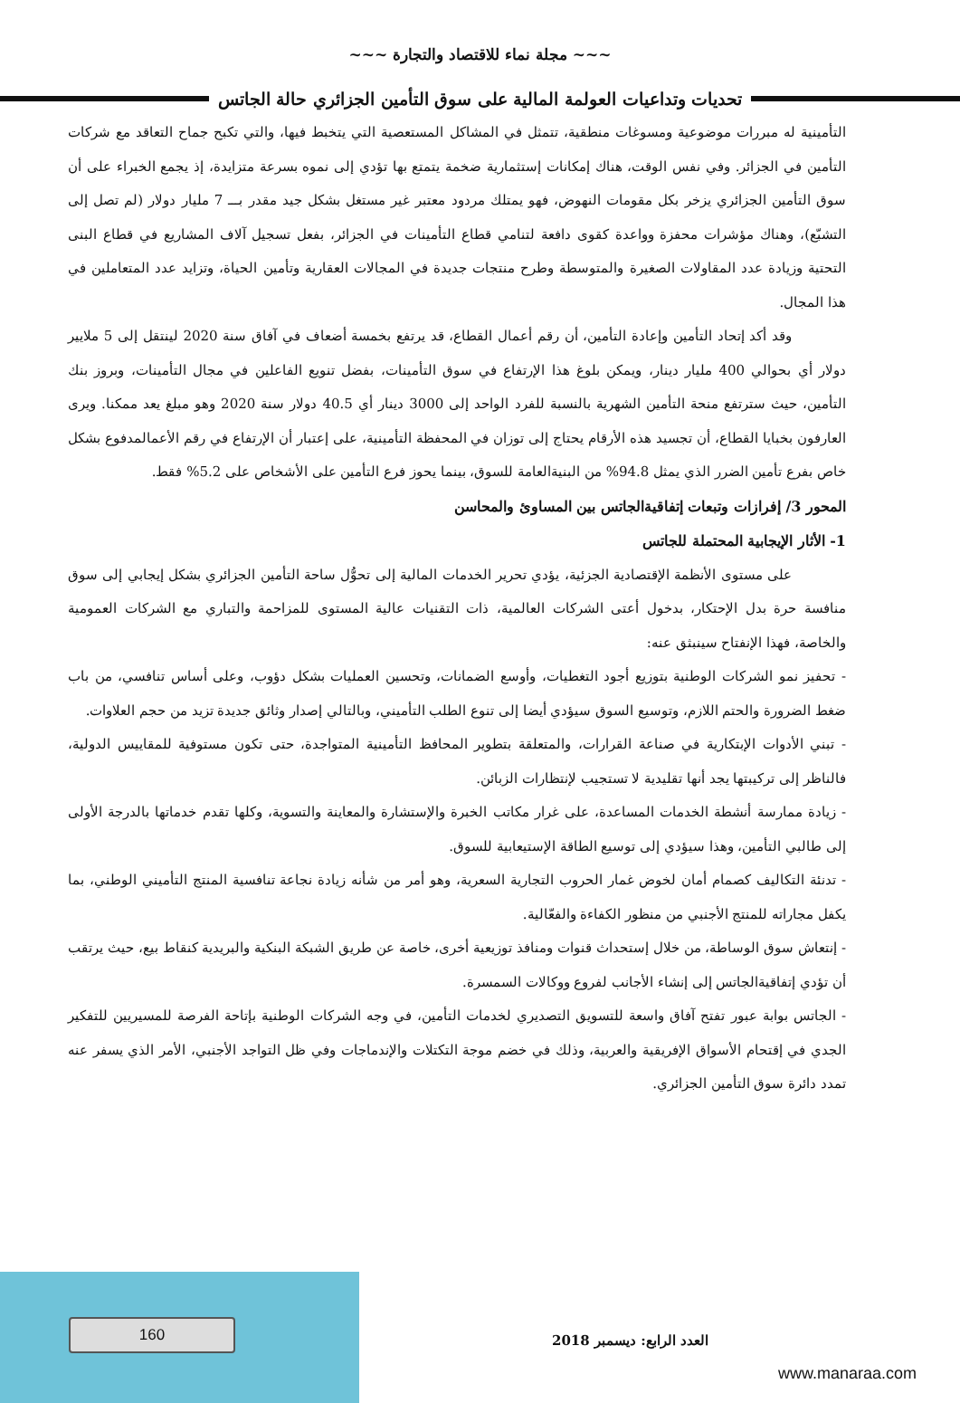~~~ مجلة نماء للاقتصاد والتجارة ~~~
تحديات وتداعيات العولمة المالية على سوق التأمين الجزائري حالة الجاتس
التأمينية له مبررات موضوعية ومسوغات منطقية، تتمثل في المشاكل المستعصية التي يتخبط فيها، والتي تكبح جماح التعاقد مع شركات التأمين في الجزائر. وفي نفس الوقت، هناك إمكانات إستثمارية ضخمة يتمتع بها تؤدي إلى نموه بسرعة متزايدة، إذ يجمع الخبراء على أن سوق التأمين الجزائري يزخر بكل مقومات النهوض، فهو يمتلك مردود معتبر غير مستغل بشكل جيد مقدر بـــ 7 مليار دولار (لم تصل إلى التشبّع)، وهناك مؤشرات محفزة وواعدة كقوى دافعة لتنامي قطاع التأمينات في الجزائر، بفعل تسجيل آلاف المشاريع في قطاع البنى التحتية وزيادة عدد المقاولات الصغيرة والمتوسطة وطرح منتجات جديدة في المجالات العقارية وتأمين الحياة، وتزايد عدد المتعاملين في هذا المجال.
وقد أكد إتحاد التأمين وإعادة التأمين، أن رقم أعمال القطاع، قد يرتفع بخمسة أضعاف في آفاق سنة 2020 لينتقل إلى 5 ملايير دولار أي بحوالي 400 مليار دينار، ويمكن بلوغ هذا الإرتفاع في سوق التأمينات، بفضل تنويع الفاعلين في مجال التأمينات، وبروز بنك التأمين، حيث سترتفع منحة التأمين الشهرية بالنسبة للفرد الواحد إلى 3000 دينار أي 40.5 دولار سنة 2020 وهو مبلغ يعد ممكنا. ويرى العارفون بخبايا القطاع، أن تجسيد هذه الأرقام يحتاج إلى توزان في المحفظة التأمينية، على إعتبار أن الإرتفاع في رقم الأعمالمدفوع بشكل خاص بفرع تأمين الضرر الذي يمثل 94.8% من البنيةالعامة للسوق، بينما يحوز فرع التأمين على الأشخاص على 5.2% فقط.
المحور 3/ إفرازات وتبعات إتفاقيةالجاتس بين المساوئ والمحاسن
1- الأثار الإيجابية المحتملة للجاتس
على مستوى الأنظمة الإقتصادية الجزئية، يؤدي تحرير الخدمات المالية إلى تحوُّل ساحة التأمين الجزائري بشكل إيجابي إلى سوق منافسة حرة بدل الإحتكار، بدخول أعتى الشركات العالمية، ذات التقنيات عالية المستوى للمزاحمة والتباري مع الشركات العمومية والخاصة، فهذا الإنفتاح سينبثق عنه:
- تحفيز نمو الشركات الوطنية بتوزيع أجود التغطيات، وأوسع الضمانات، وتحسين العمليات بشكل دؤوب، وعلى أساس تنافسي، من باب ضغط الضرورة والحتم اللازم، وتوسيع السوق سيؤدي أيضا إلى تنوع الطلب التأميني، وبالتالي إصدار وثائق جديدة تزيد من حجم العلاوات.
- تبني الأدوات الإبتكارية في صناعة القرارات، والمتعلقة بتطوير المحافظ التأمينية المتواجدة، حتى تكون مستوفية للمقاييس الدولية، فالناظر إلى تركيبتها يجد أنها تقليدية لا تستجيب لإنتظارات الزبائن.
- زيادة ممارسة أنشطة الخدمات المساعدة، على غرار مكاتب الخبرة والإستشارة والمعاينة والتسوية، وكلها تقدم خدماتها بالدرجة الأولى إلى طالبي التأمين، وهذا سيؤدي إلى توسيع الطاقة الإستيعابية للسوق.
- تدنئة التكاليف كصمام أمان لخوض غمار الحروب التجارية السعرية، وهو أمر من شأنه زيادة نجاعة تنافسية المنتج التأميني الوطني، بما يكفل مجاراته للمنتج الأجنبي من منظور الكفاءة والفعّالية.
- إنتعاش سوق الوساطة، من خلال إستحداث قنوات ومنافذ توزيعية أخرى، خاصة عن طريق الشبكة البنكية والبريدية كنقاط بيع، حيث يرتقب أن تؤدي إتفاقيةالجاتس إلى إنشاء الأجانب لفروع ووكالات السمسرة.
- الجاتس بوابة عبور تفتح آفاق واسعة للتسويق التصديري لخدمات التأمين، في وجه الشركات الوطنية بإتاحة الفرصة للمسيريين للتفكير الجدي في إقتحام الأسواق الإفريقية والعربية، وذلك في خضم موجة التكتلات والإندماجات وفي ظل التواجد الأجنبي، الأمر الذي يسفر عنه تمدد دائرة سوق التأمين الجزائري.
160 العدد الرابع: ديسمبر 2018
www.manaraa.com